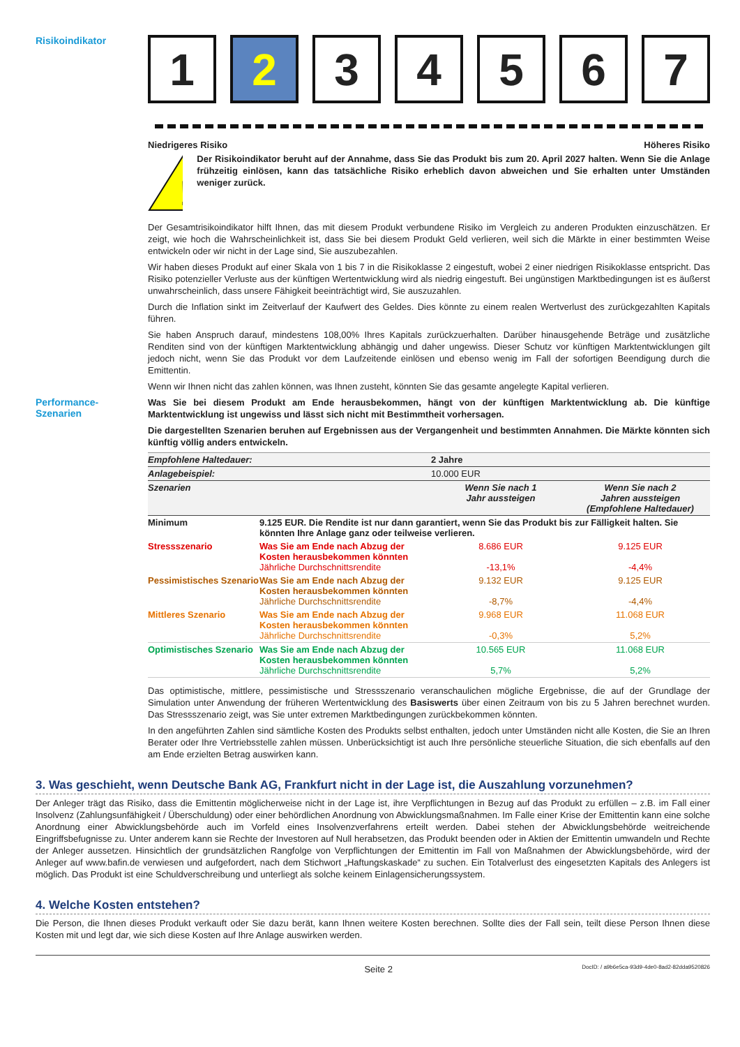Risikoindikator
1 2 3 4 5 6 7
Niedrigeres Risiko Höheres Risiko
!
Der Risikoindikator beruht auf der Annahme, dass Sie das Produkt bis zum 20. April 2027 halten. Wenn Sie die Anlage frühzeitig einlösen, kann das tatsächliche Risiko erheblich davon abweichen und Sie erhalten unter Umständen weniger zurück.
Der Gesamtrisikoindikator hilft Ihnen, das mit diesem Produkt verbundene Risiko im Vergleich zu anderen Produkten einzuschätzen. Er zeigt, wie hoch die Wahrscheinlichkeit ist, dass Sie bei diesem Produkt Geld verlieren, weil sich die Märkte in einer bestimmten Weise entwickeln oder wir nicht in der Lage sind, Sie auszubezahlen.
Wir haben dieses Produkt auf einer Skala von 1 bis 7 in die Risikoklasse 2 eingestuft, wobei 2 einer niedrigen Risikoklasse entspricht. Das Risiko potenzieller Verluste aus der künftigen Wertentwicklung wird als niedrig eingestuft. Bei ungünstigen Marktbedingungen ist es äußerst unwahrscheinlich, dass unsere Fähigkeit beeinträchtigt wird, Sie auszuzahlen.
Durch die Inflation sinkt im Zeitverlauf der Kaufwert des Geldes. Dies könnte zu einem realen Wertverlust des zurückgezahlten Kapitals führen.
Sie haben Anspruch darauf, mindestens 108,00% Ihres Kapitals zurückzuerhalten. Darüber hinausgehende Beträge und zusätzliche Renditen sind von der künftigen Marktentwicklung abhängig und daher ungewiss. Dieser Schutz vor künftigen Marktentwicklungen gilt jedoch nicht, wenn Sie das Produkt vor dem Laufzeitende einlösen und ebenso wenig im Fall der sofortigen Beendigung durch die Emittentin.
Wenn wir Ihnen nicht das zahlen können, was Ihnen zusteht, könnten Sie das gesamte angelegte Kapital verlieren.
Performance-
Szenarien
Was Sie bei diesem Produkt am Ende herausbekommen, hängt von der künftigen Marktentwicklung ab. Die künftige Marktentwicklung ist ungewiss und lässt sich nicht mit Bestimmtheit vorhersagen.
Die dargestellten Szenarien beruhen auf Ergebnissen aus der Vergangenheit und bestimmten Annahmen. Die Märkte könnten sich künftig völlig anders entwickeln.
| Empfohlene Haltedauer: | | 2 Jahre | |
| Anlagebeispiel: | | 10.000 EUR | |
| Szenarien | | Wenn Sie nach 1 Jahr aussteigen | Wenn Sie nach 2 Jahren aussteigen (Empfohlene Haltedauer) |
| Minimum | 9.125 EUR. Die Rendite ist nur dann garantiert, wenn Sie das Produkt bis zur Fälligkeit halten. Sie könnten Ihre Anlage ganz oder teilweise verlieren. | | |
| Stressszenario | Was Sie am Ende nach Abzug der Kosten herausbekommen könnten Jährliche Durchschnittsrendite | 8.686 EUR -13,1% | 9.125 EUR -4,4% |
| Pessimistisches Szenario | Was Sie am Ende nach Abzug der Kosten herausbekommen könnten Jährliche Durchschnittsrendite | 9.132 EUR -8,7% | 9.125 EUR -4,4% |
| Mittleres Szenario | Was Sie am Ende nach Abzug der Kosten herausbekommen könnten Jährliche Durchschnittsrendite | 9.968 EUR -0,3% | 11.068 EUR 5,2% |
| Optimistisches Szenario | Was Sie am Ende nach Abzug der Kosten herausbekommen könnten Jährliche Durchschnittsrendite | 10.565 EUR 5,7% | 11.068 EUR 5,2% |
Das optimistische, mittlere, pessimistische und Stressszenario veranschaulichen mögliche Ergebnisse, die auf der Grundlage der Simulation unter Anwendung der früheren Wertentwicklung des Basiswerts über einen Zeitraum von bis zu 5 Jahren berechnet wurden. Das Stressszenario zeigt, was Sie unter extremen Marktbedingungen zurückbekommen könnten.
In den angeführten Zahlen sind sämtliche Kosten des Produkts selbst enthalten, jedoch unter Umständen nicht alle Kosten, die Sie an Ihren Berater oder Ihre Vertriebsstelle zahlen müssen. Unberücksichtigt ist auch Ihre persönliche steuerliche Situation, die sich ebenfalls auf den am Ende erzielten Betrag auswirken kann.
3. Was geschieht, wenn Deutsche Bank AG, Frankfurt nicht in der Lage ist, die Auszahlung vorzunehmen?
Der Anleger trägt das Risiko, dass die Emittentin möglicherweise nicht in der Lage ist, ihre Verpflichtungen in Bezug auf das Produkt zu erfüllen – z.B. im Fall einer Insolvenz (Zahlungsunfähigkeit / Überschuldung) oder einer behördlichen Anordnung von Abwicklungsmaßnahmen. Im Falle einer Krise der Emittentin kann eine solche Anordnung einer Abwicklungsbehörde auch im Vorfeld eines Insolvenzverfahrens erteilt werden. Dabei stehen der Abwicklungsbehörde weitreichende Eingriffsbefugnisse zu. Unter anderem kann sie Rechte der Investoren auf Null herabsetzen, das Produkt beenden oder in Aktien der Emittentin umwandeln und Rechte der Anleger aussetzen. Hinsichtlich der grundsätzlichen Rangfolge von Verpflichtungen der Emittentin im Fall von Maßnahmen der Abwicklungsbehörde, wird der Anleger auf www.bafin.de verwiesen und aufgefordert, nach dem Stichwort „Haftungskaskade“ zu suchen. Ein Totalverlust des eingesetzten Kapitals des Anlegers ist möglich. Das Produkt ist eine Schuldverschreibung und unterliegt als solche keinem Einlagensicherungssystem.
4. Welche Kosten entstehen?
Die Person, die Ihnen dieses Produkt verkauft oder Sie dazu berät, kann Ihnen weitere Kosten berechnen. Sollte dies der Fall sein, teilt diese Person Ihnen diese Kosten mit und legt dar, wie sich diese Kosten auf Ihre Anlage auswirken werden.
Seite 2 DocID: / a9b6e5ca-93d9-4de0-8ad2-82dda9520826